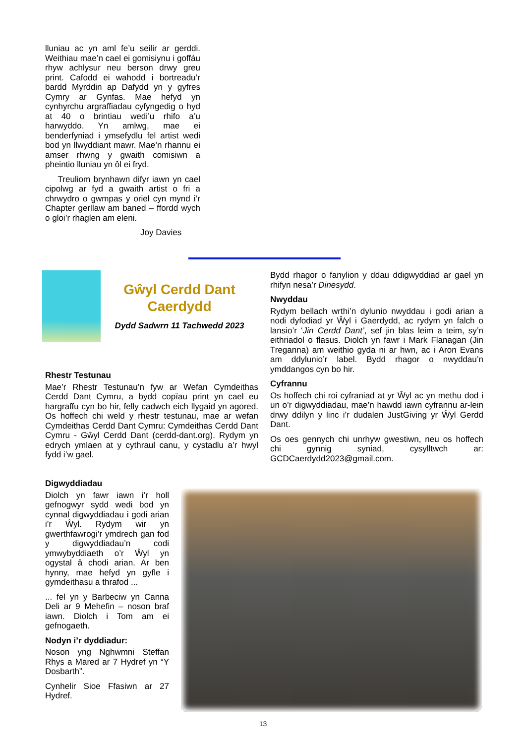lluniau ac yn aml fe’u seilir ar gerddi. Weithiau mae’n cael ei gomisiynu i goffáu rhyw achlysur neu berson drwy greu print. Cafodd ei wahodd i bortreadu’r bardd Myrddin ap Dafydd yn y gyfres Cymry ar Gynfas. Mae hefyd yn cynhyrchu argraffiadau cyfyngedig o hyd at 40 o brintiau wedi’u rhifo a’u harwyddo. Yn amlwg, mae ei benderfyniad i ymsefydlu fel artist wedi bod yn llwyddiant mawr. Mae’n rhannu ei amser rhwng y gwaith comisiwn a pheintio lluniau yn ôl ei fryd.
Treuliom brynhawn difyr iawn yn cael cipolwg ar fyd a gwaith artist o fri a chrwydro o gwmpas y oriel cyn mynd i’r Chapter gerllaw am baned – ffordd wych o gloi’r rhaglen am eleni.
Joy Davies
Gŵyl Cerdd Dant
Caerdydd
Dydd Sadwrn 11 Tachwedd 2023
Rhestr Testunau
Mae’r Rhestr Testunau’n fyw ar Wefan Cymdeithas Cerdd Dant Cymru, a bydd copïau print yn cael eu hargraffu cyn bo hir, felly cadwch eich llygaid yn agored. Os hoffech chi weld y rhestr testunau, mae ar wefan Cymdeithas Cerdd Dant Cymru: Cymdeithas Cerdd Dant Cymru - Gŵyl Cerdd Dant (cerdd-dant.org). Rydym yn edrych ymlaen at y cythraul canu, y cystadlu a’r hwyl fydd i’w gael.
Bydd rhagor o fanylion y ddau ddigwyddiad ar gael yn rhifyn nesa’r Dinesydd.
Nwyddau
Rydym bellach wrthi’n dylunio nwyddau i godi arian a nodi dyfodiad yr Ŵyl i Gaerdydd, ac rydym yn falch o lansio’r ‘Jin Cerdd Dant’, sef jin blas leim a teim, sy’n eithriadol o flasus. Diolch yn fawr i Mark Flanagan (Jin Treganna) am weithio gyda ni ar hwn, ac i Aron Evans am ddylunio’r label. Bydd rhagor o nwyddau’n ymddangos cyn bo hir.
Cyfrannu
Os hoffech chi roi cyfraniad at yr Ŵyl ac yn methu dod i un o’r digwyddiadau, mae’n hawdd iawn cyfrannu ar-lein drwy ddilyn y linc i’r dudalen JustGiving yr Ŵyl Gerdd Dant.
Os oes gennych chi unrhyw gwestiwn, neu os hoffech chi gynnig syniad, cysylltwch ar: GCDCaerdydd2023@gmail.com.
Digwyddiadau
Diolch yn fawr iawn i’r holl gefnogwyr sydd wedi bod yn cynnal digwyddiadau i godi arian i’r Ŵyl. Rydym wir yn gwerthfawrogi’r ymdrech gan fod y digwyddiadau’n codi ymwybyddiaeth o’r Ŵyl yn ogystal â chodi arian. Ar ben hynny, mae hefyd yn gyfle i gymdeithasu a thrafod ...
... fel yn y Barbeciw yn Canna Deli ar 9 Mehefin – noson braf iawn. Diolch i Tom am ei gefnogaeth.
Nodyn i’r dyddiadur:
Noson yng Nghwmni Steffan Rhys a Mared ar 7 Hydref yn “Y Dosbarth”.
Cynhelir Sioe Ffasiwn ar 27 Hydref.
13